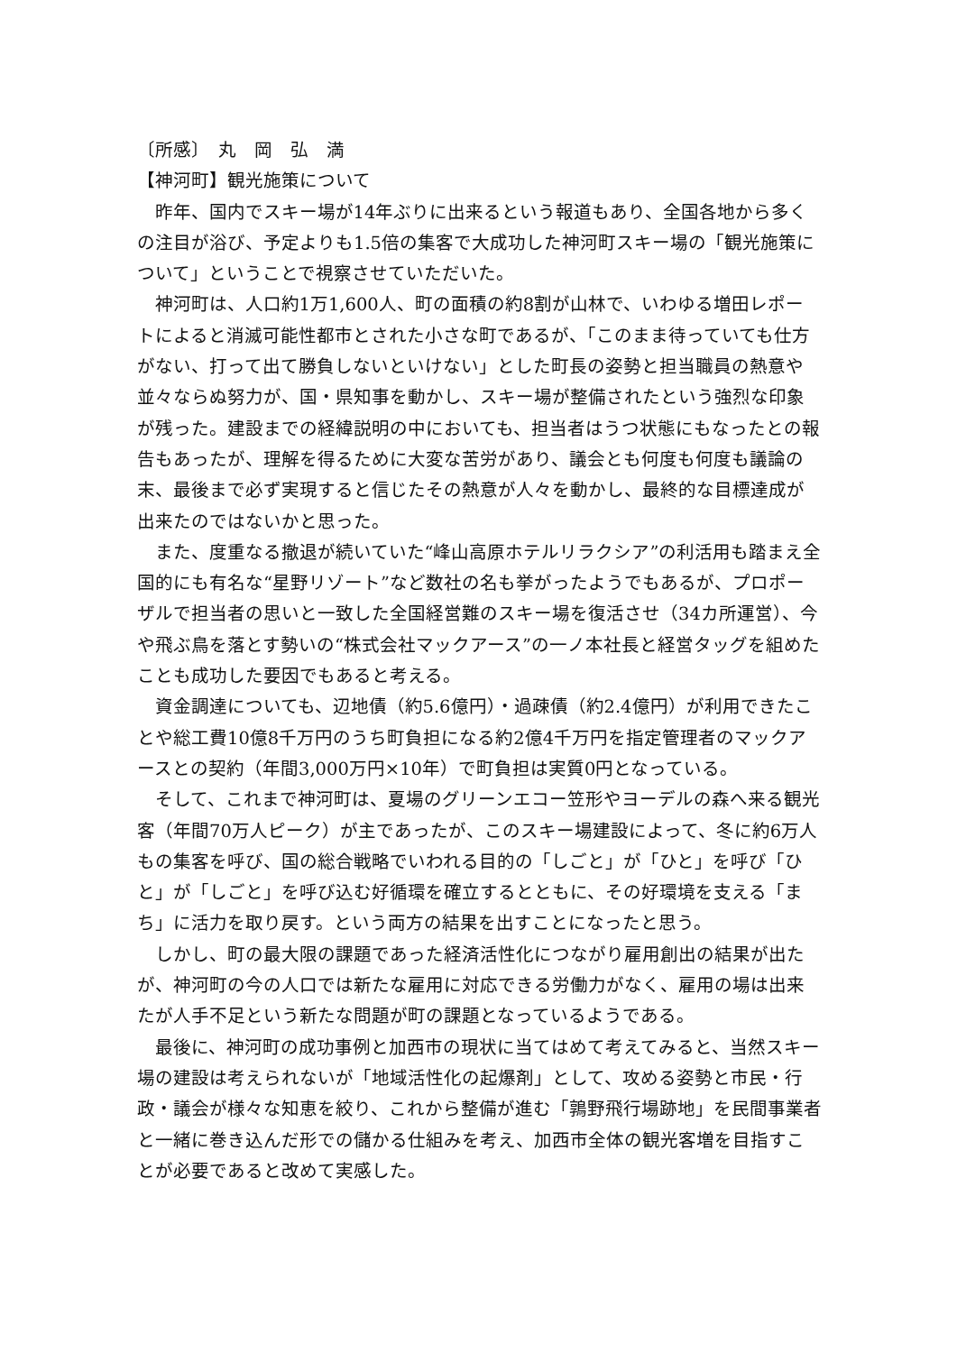〔所感〕　丸　岡　弘　満
【神河町】観光施策について
昨年、国内でスキー場が14年ぶりに出来るという報道もあり、全国各地から多くの注目が浴び、予定よりも1.5倍の集客で大成功した神河町スキー場の「観光施策について」ということで視察させていただいた。
神河町は、人口約1万1,600人、町の面積の約8割が山林で、いわゆる増田レポートによると消滅可能性都市とされた小さな町であるが、「このまま待っていても仕方がない、打って出て勝負しないといけない」とした町長の姿勢と担当職員の熱意や並々ならぬ努力が、国・県知事を動かし、スキー場が整備されたという強烈な印象が残った。建設までの経緯説明の中においても、担当者はうつ状態にもなったとの報告もあったが、理解を得るために大変な苦労があり、議会とも何度も何度も議論の末、最後まで必ず実現すると信じたその熱意が人々を動かし、最終的な目標達成が出来たのではないかと思った。
また、度重なる撤退が続いていた“峰山高原ホテルリラクシア”の利活用も踏まえ全国的にも有名な“星野リゾート”など数社の名も挙がったようでもあるが、プロポーザルで担当者の思いと一致した全国経営難のスキー場を復活させ（34カ所運営）、今や飛ぶ鳥を落とす勢いの“株式会社マックアース”の一ノ本社長と経営タッグを組めたことも成功した要因でもあると考える。
資金調達についても、辺地債（約5.6億円）・過疎債（約2.4億円）が利用できたことや総工費10億8千万円のうち町負担になる約2億4千万円を指定管理者のマックアースとの契約（年間3,000万円×10年）で町負担は実質0円となっている。
そして、これまで神河町は、夏場のグリーンエコー笠形やヨーデルの森へ来る観光客（年間70万人ピーク）が主であったが、このスキー場建設によって、冬に約6万人もの集客を呼び、国の総合戦略でいわれる目的の「しごと」が「ひと」を呼び「ひと」が「しごと」を呼び込む好循環を確立するとともに、その好環境を支える「まち」に活力を取り戻す。という両方の結果を出すことになったと思う。
しかし、町の最大限の課題であった経済活性化につながり雇用創出の結果が出たが、神河町の今の人口では新たな雇用に対応できる労働力がなく、雇用の場は出来たが人手不足という新たな問題が町の課題となっているようである。
最後に、神河町の成功事例と加西市の現状に当てはめて考えてみると、当然スキー場の建設は考えられないが「地域活性化の起爆剤」として、攻める姿勢と市民・行政・議会が様々な知恵を絞り、これから整備が進む「鶉野飛行場跡地」を民間事業者と一緒に巻き込んだ形での儲かる仕組みを考え、加西市全体の観光客増を目指すことが必要であると改めて実感した。